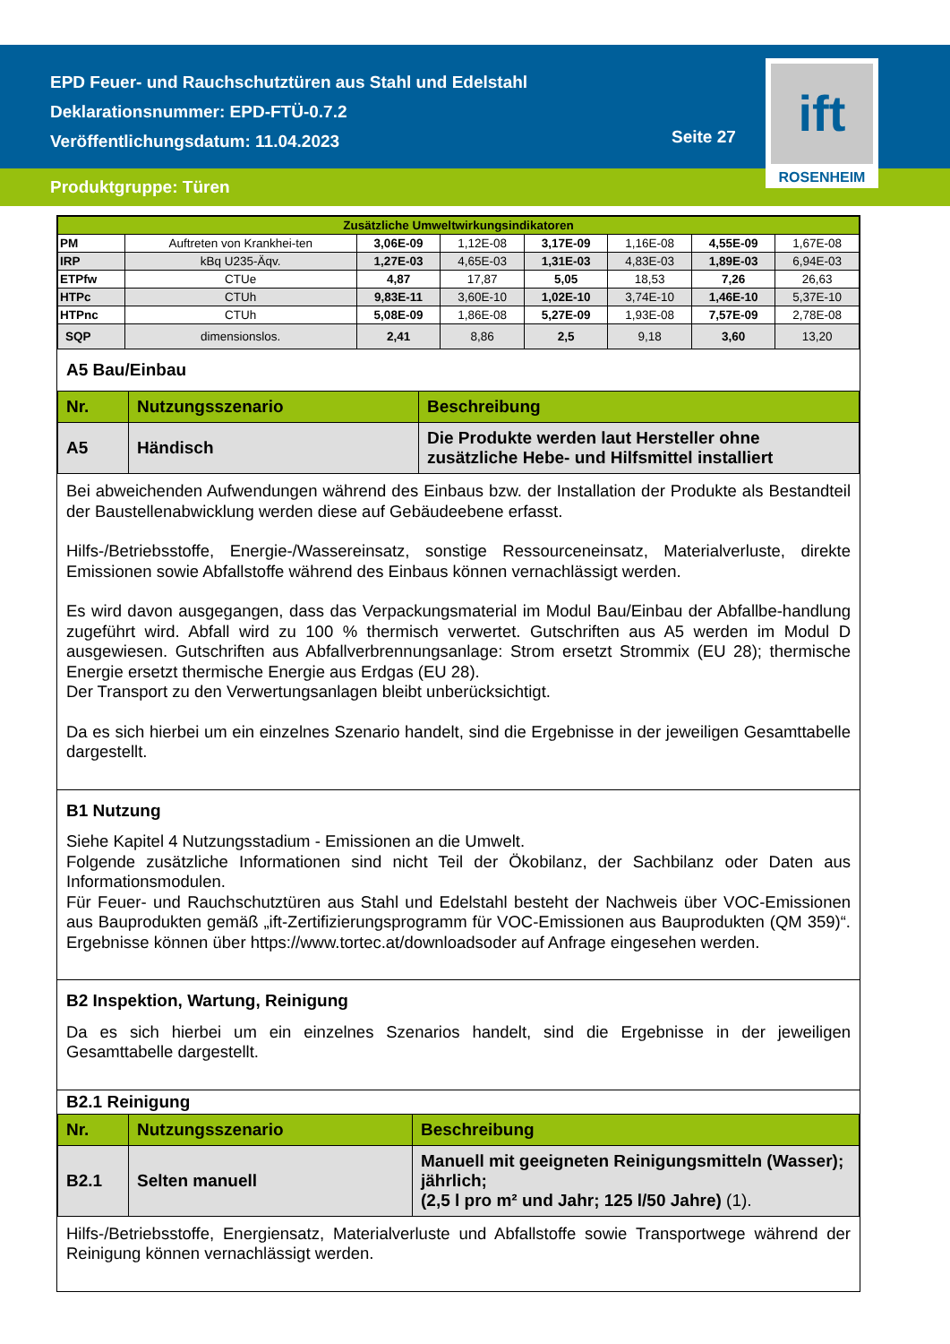EPD Feuer- und Rauchschutztüren aus Stahl und Edelstahl
Deklarationsnummer: EPD-FTÜ-0.7.2
Veröffentlichungsdatum: 11.04.2023
Seite 27
ift
ROSENHEIM
Produktgruppe: Türen
| Zusätzliche Umweltwirkungsindikatoren | | | | | | | |
| --- | --- | --- | --- | --- | --- | --- | --- |
| PM | Auftreten von Krankhei-ten | 3,06E-09 | 1,12E-08 | 3,17E-09 | 1,16E-08 | 4,55E-09 | 1,67E-08 |
| IRP | kBq U235-Äqv. | 1,27E-03 | 4,65E-03 | 1,31E-03 | 4,83E-03 | 1,89E-03 | 6,94E-03 |
| ETPfw | CTUe | 4,87 | 17,87 | 5,05 | 18,53 | 7,26 | 26,63 |
| HTPc | CTUh | 9,83E-11 | 3,60E-10 | 1,02E-10 | 3,74E-10 | 1,46E-10 | 5,37E-10 |
| HTPnc | CTUh | 5,08E-09 | 1,86E-08 | 5,27E-09 | 1,93E-08 | 7,57E-09 | 2,78E-08 |
| SQP | dimensionslos. | 2,41 | 8,86 | 2,5 | 9,18 | 3,60 | 13,20 |
A5 Bau/Einbau
| Nr. | Nutzungsszenario | Beschreibung |
| A5 | Händisch | Die Produkte werden laut Hersteller ohne zusätzliche Hebe- und Hilfsmittel installiert |
Bei abweichenden Aufwendungen während des Einbaus bzw. der Installation der Produkte als Bestandteil der Baustellenabwicklung werden diese auf Gebäudeebene erfasst.
Hilfs-/Betriebsstoffe, Energie-/Wassereinsatz, sonstige Ressourceneinsatz, Materialverluste, direkte Emissionen sowie Abfallstoffe während des Einbaus können vernachlässigt werden.
Es wird davon ausgegangen, dass das Verpackungsmaterial im Modul Bau/Einbau der Abfallbe-handlung zugeführt wird. Abfall wird zu 100 % thermisch verwertet. Gutschriften aus A5 werden im Modul D ausgewiesen. Gutschriften aus Abfallverbrennungsanlage: Strom ersetzt Strommix (EU 28); thermische Energie ersetzt thermische Energie aus Erdgas (EU 28).
Der Transport zu den Verwertungsanlagen bleibt unberücksichtigt.
Da es sich hierbei um ein einzelnes Szenario handelt, sind die Ergebnisse in der jeweiligen Gesamttabelle dargestellt.
B1 Nutzung
Siehe Kapitel 4 Nutzungsstadium - Emissionen an die Umwelt.
Folgende zusätzliche Informationen sind nicht Teil der Ökobilanz, der Sachbilanz oder Daten aus Informationsmodulen.
Für Feuer- und Rauchschutztüren aus Stahl und Edelstahl besteht der Nachweis über VOC-Emissionen aus Bauprodukten gemäß „ift-Zertifizierungsprogramm für VOC-Emissionen aus Bauprodukten (QM 359)“. Ergebnisse können über https://www.tortec.at/downloadsoder auf Anfrage eingesehen werden.
B2 Inspektion, Wartung, Reinigung
Da es sich hierbei um ein einzelnes Szenarios handelt, sind die Ergebnisse in der jeweiligen Gesamttabelle dargestellt.
B2.1 Reinigung
| Nr. | Nutzungsszenario | Beschreibung |
| B2.1 | Selten manuell | Manuell mit geeigneten Reinigungsmitteln (Wasser); jährlich; (2,5 l pro m² und Jahr; 125 l/50 Jahre) (1). |
Hilfs-/Betriebsstoffe, Energiensatz, Materialverluste und Abfallstoffe sowie Transportwege während der Reinigung können vernachlässigt werden.